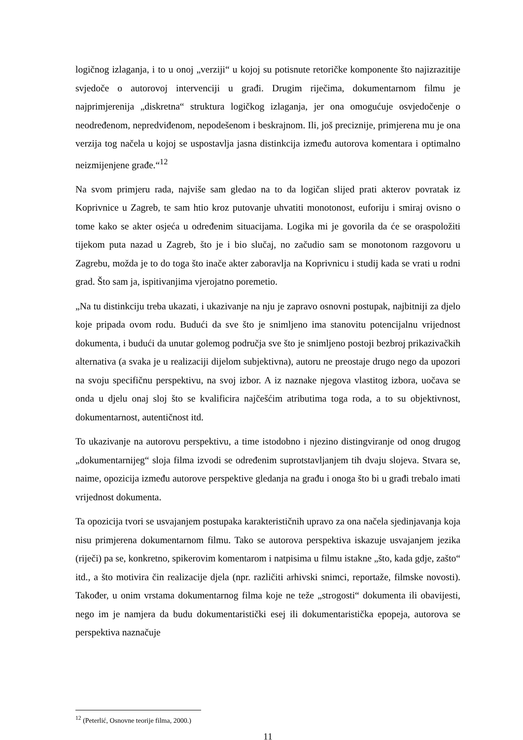logičnog izlaganja, i to u onoj „verziji“ u kojoj su potisnute retoričke komponente što najizrazitije svjedoče o autorovoj intervenciji u građi. Drugim riječima, dokumentarnom filmu je najprimjerenija „diskretna“ struktura logičkog izlaganja, jer ona omogućuje osvjedočenje o neodređenom, nepredviđenom, nepodešenom i beskrajnom. Ili, još preciznije, primjerena mu je ona verzija tog načela u kojoj se uspostavlja jasna distinkcija između autorova komentara i optimalno neizmijenjene građe.“<sup>12</sup>
Na svom primjeru rada, najviše sam gledao na to da logičan slijed prati akterov povratak iz Koprivnice u Zagreb, te sam htio kroz putovanje uhvatiti monotonost, euforiju i smiraj ovisno o tome kako se akter osjeća u određenim situacijama. Logika mi je govorila da će se oraspoložiti tijekom puta nazad u Zagreb, što je i bio slučaj, no začudio sam se monotonom razgovoru u Zagrebu, možda je to do toga što inače akter zaboravlja na Koprivnicu i studij kada se vrati u rodni grad. Što sam ja, ispitivanjima vjerojatno poremetio.
„Na tu distinkciju treba ukazati, i ukazivanje na nju je zapravo osnovni postupak, najbitniji za djelo koje pripada ovom rodu. Budući da sve što je snimljeno ima stanovitu potencijalnu vrijednost dokumenta, i budući da unutar golemog područja sve što je snimljeno postoji bezbroj prikazivačkih alternativa (a svaka je u realizaciji dijelom subjektivna), autoru ne preostaje drugo nego da upozori na svoju specifičnu perspektivu, na svoj izbor. A iz naznake njegova vlastitog izbora, uočava se onda u djelu onaj sloj što se kvalificira najčešćim atributima toga roda, a to su objektivnost, dokumentarnost, autentičnost itd.
To ukazivanje na autorovu perspektivu, a time istodobno i njezino distingviranje od onog drugog „dokumentarnijeg“ sloja filma izvodi se određenim suprotstavljanjem tih dvaju slojeva. Stvara se, naime, opozicija između autorove perspektive gledanja na građu i onoga što bi u građi trebalo imati vrijednost dokumenta.
Ta opozicija tvori se usvajanjem postupaka karakterističnih upravo za ona načela sjedinjavanja koja nisu primjerena dokumentarnom filmu. Tako se autorova perspektiva iskazuje usvajanjem jezika (riječi) pa se, konkretno, spikerovim komentarom i natpisima u filmu istakne „što, kada gdje, zašto“ itd., a što motivira čin realizacije djela (npr. različiti arhivski snimci, reportaže, filmske novosti). Također, u onim vrstama dokumentarnog filma koje ne teže „strogosti“ dokumenta ili obavijesti, nego im je namjera da budu dokumentaristički esej ili dokumentaristička epopeja, autorova se perspektiva naznačuje
<sup>12</sup> (Peterlić, Osnovne teorije filma, 2000.)
11